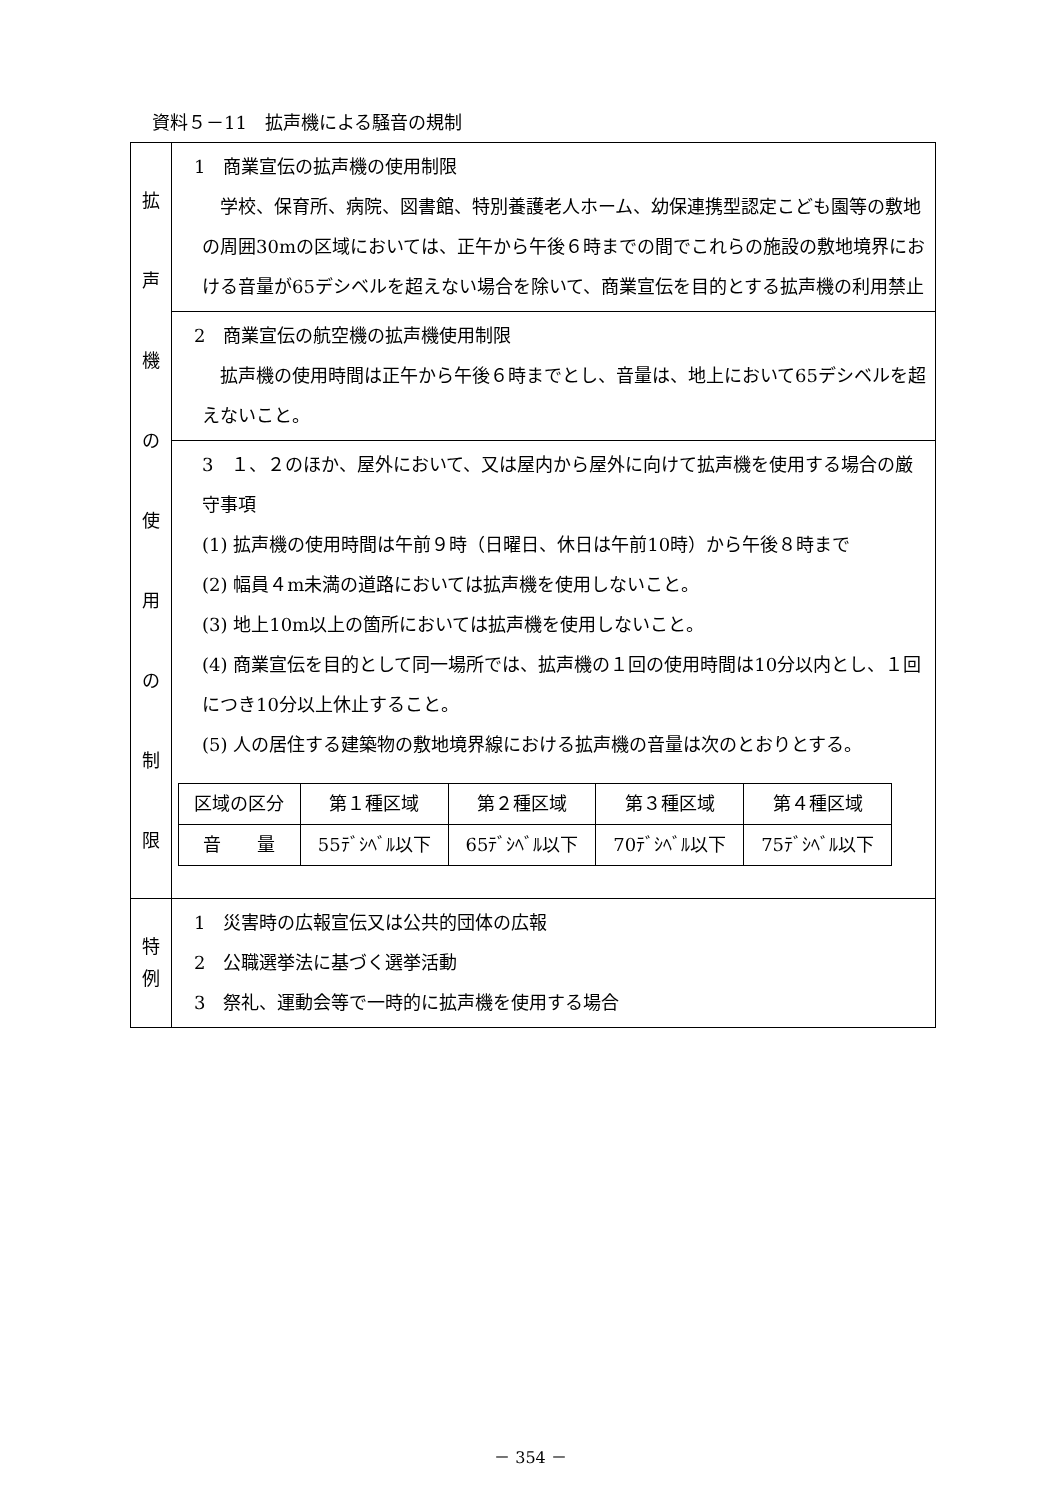資料５－11　拡声機による騒音の規制
| 拡 声 機 の 使 用 の 制 限 | 1 商業宣伝の拡声機の使用制限 学校、保育所、病院、図書館、特別養護老人ホーム、幼保連携型認定こども園等の敷地の周囲30mの区域においては、正午から午後６時までの間でこれらの施設の敷地境界における音量が65デシベルを超えない場合を除いて、商業宣伝を目的とする拡声機の利用禁止 |
| | 2 商業宣伝の航空機の拡声機使用制限 拡声機の使用時間は正午から午後６時までとし、音量は、地上において65デシベルを超えないこと。 |
| | 3 １、２のほか、屋外において、又は屋内から屋外に向けて拡声機を使用する場合の厳守事項 (1) 拡声機の使用時間は午前９時（日曜日、休日は午前10時）から午後８時まで (2) 幅員４m未満の道路においては拡声機を使用しないこと。 (3) 地上10m以上の箇所においては拡声機を使用しないこと。 (4) 商業宣伝を目的として同一場所では、拡声機の１回の使用時間は10分以内とし、１回につき10分以上休止すること。 (5) 人の居住する建築物の敷地境界線における拡声機の音量は次のとおりとする。 / 区域の区分 / 第１種区域 / 第２種区域 / 第３種区域 / 第４種区域 / / 音 量 / 55ﾃﾞｼﾍﾞﾙ以下 / 65ﾃﾞｼﾍﾞﾙ以下 / 70ﾃﾞｼﾍﾞﾙ以下 / 75ﾃﾞｼﾍﾞﾙ以下 / |
| 特 例 | 1 災害時の広報宣伝又は公共的団体の広報 2 公職選挙法に基づく選挙活動 3 祭礼、運動会等で一時的に拡声機を使用する場合 |
－ 354 －